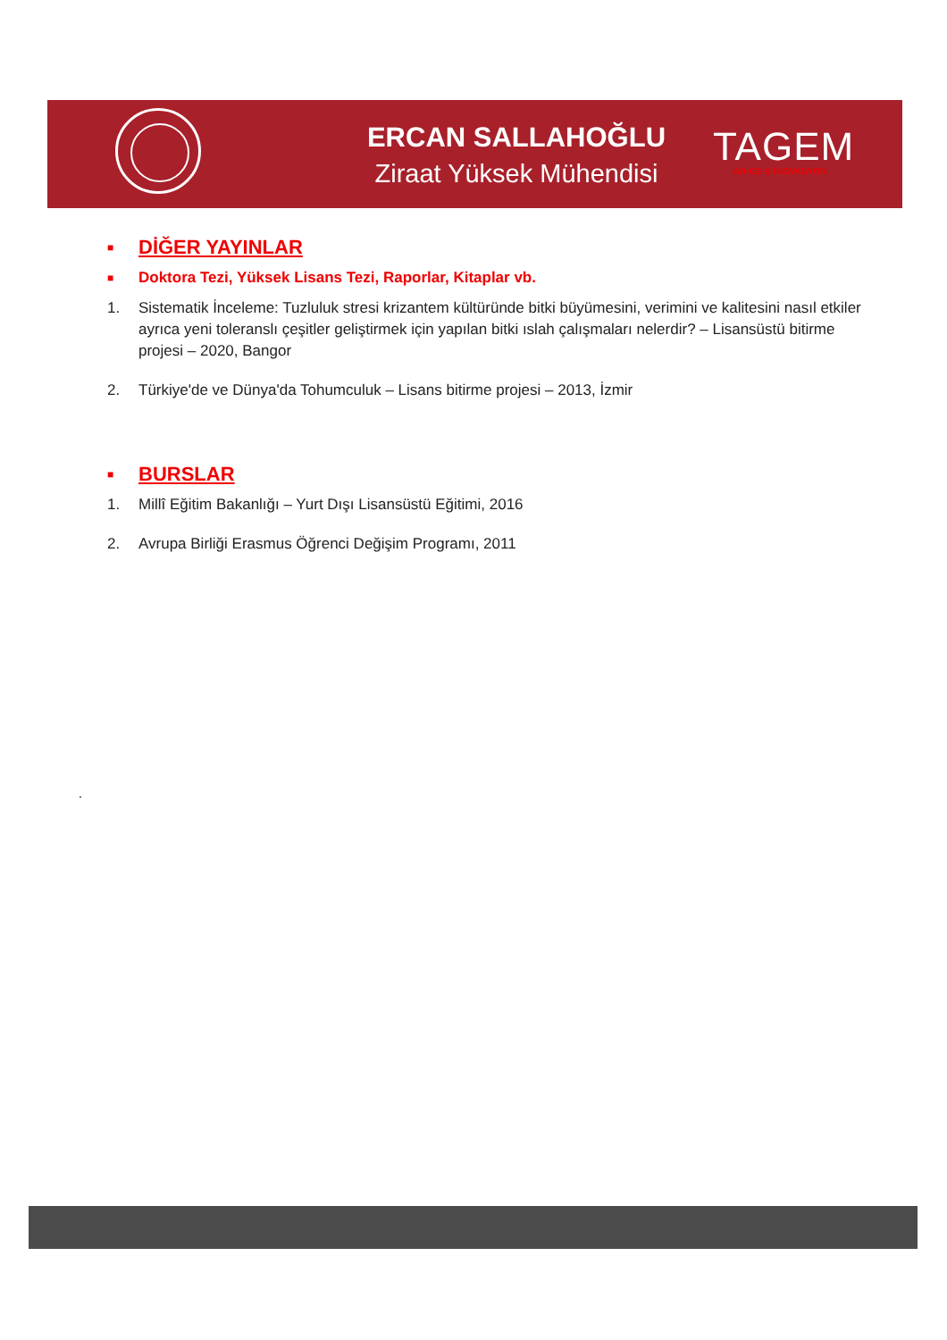ERCAN SALLAHOĞLU
Ziraat Yüksek Mühendisi
TAGEM
AR-GE & İNOVASYON
■ DİĞER YAYINLAR
■ Doktora Tezi, Yüksek Lisans Tezi, Raporlar, Kitaplar vb.
1. Sistematik İnceleme: Tuzluluk stresi krizantem kültüründe bitki büyümesini, verimini ve kalitesini nasıl etkiler ayrıca yeni toleranslı çeşitler geliştirmek için yapılan bitki ıslah çalışmaları nelerdir? – Lisansüstü bitirme projesi – 2020, Bangor
2. Türkiye'de ve Dünya'da Tohumculuk – Lisans bitirme projesi – 2013, İzmir
■ BURSLAR
1. Millî Eğitim Bakanlığı – Yurt Dışı Lisansüstü Eğitimi, 2016
2. Avrupa Birliği Erasmus Öğrenci Değişim Programı, 2011
.